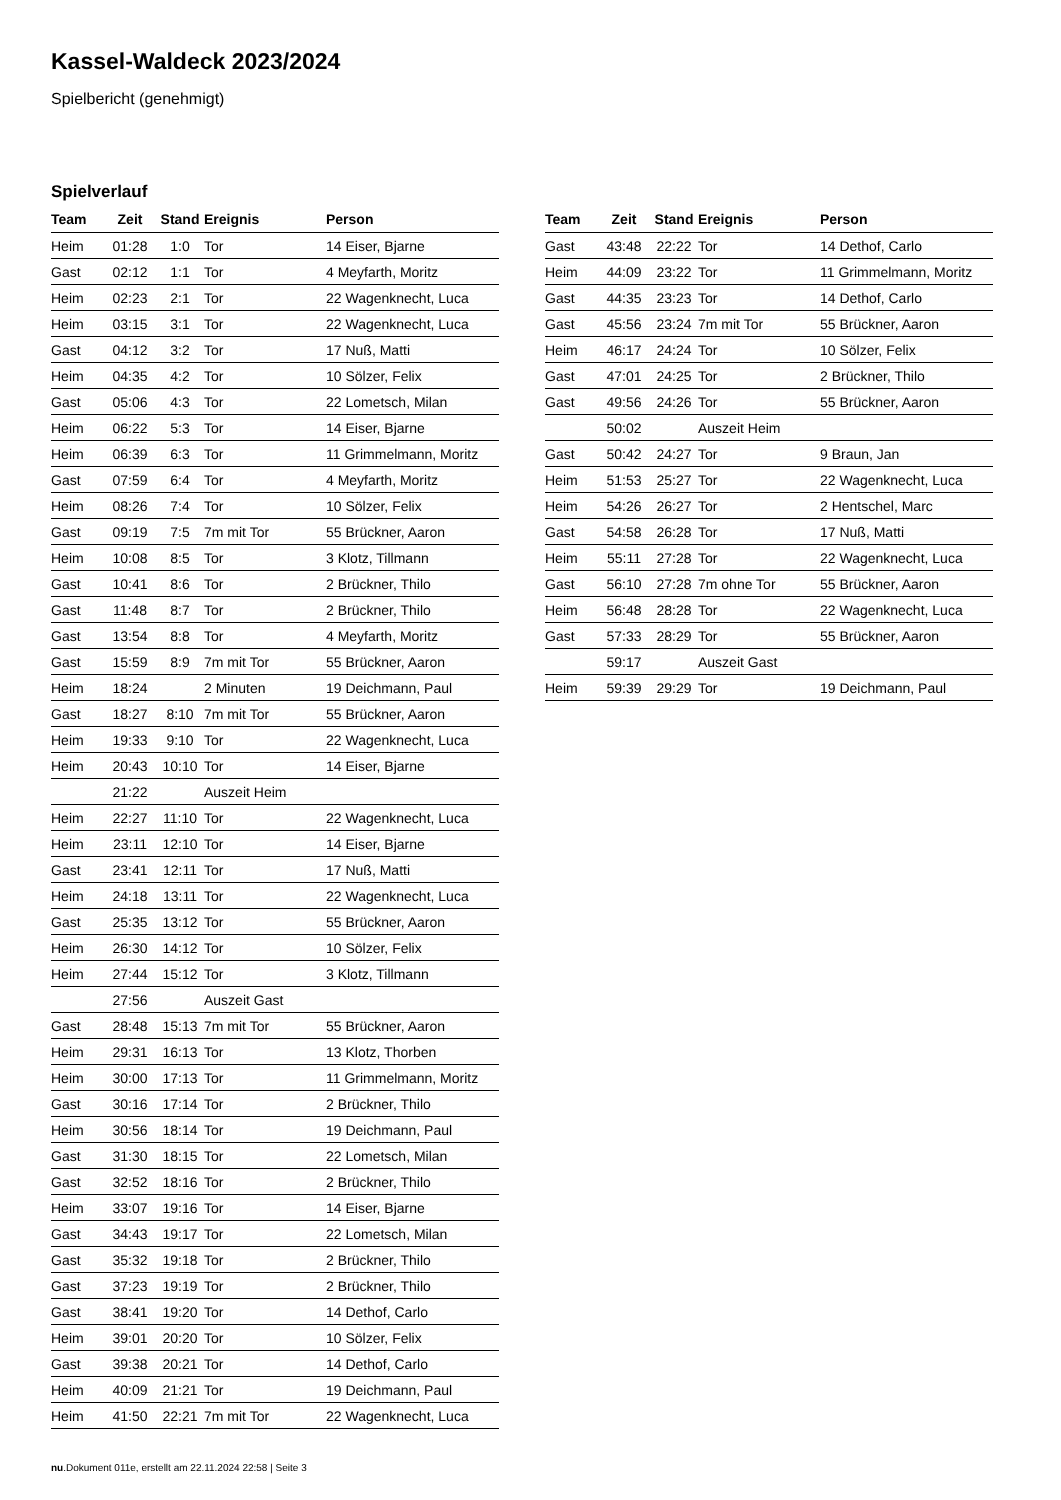Kassel-Waldeck 2023/2024
Spielbericht (genehmigt)
Spielverlauf
| Team | Zeit | Stand | Ereignis | Person |
| --- | --- | --- | --- | --- |
| Heim | 01:28 | 1:0 | Tor | 14 Eiser, Bjarne |
| Gast | 02:12 | 1:1 | Tor | 4 Meyfarth, Moritz |
| Heim | 02:23 | 2:1 | Tor | 22 Wagenknecht, Luca |
| Heim | 03:15 | 3:1 | Tor | 22 Wagenknecht, Luca |
| Gast | 04:12 | 3:2 | Tor | 17 Nuß, Matti |
| Heim | 04:35 | 4:2 | Tor | 10 Sölzer, Felix |
| Gast | 05:06 | 4:3 | Tor | 22 Lometsch, Milan |
| Heim | 06:22 | 5:3 | Tor | 14 Eiser, Bjarne |
| Heim | 06:39 | 6:3 | Tor | 11 Grimmelmann, Moritz |
| Gast | 07:59 | 6:4 | Tor | 4 Meyfarth, Moritz |
| Heim | 08:26 | 7:4 | Tor | 10 Sölzer, Felix |
| Gast | 09:19 | 7:5 | 7m mit Tor | 55 Brückner, Aaron |
| Heim | 10:08 | 8:5 | Tor | 3 Klotz, Tillmann |
| Gast | 10:41 | 8:6 | Tor | 2 Brückner, Thilo |
| Gast | 11:48 | 8:7 | Tor | 2 Brückner, Thilo |
| Gast | 13:54 | 8:8 | Tor | 4 Meyfarth, Moritz |
| Gast | 15:59 | 8:9 | 7m mit Tor | 55 Brückner, Aaron |
| Heim | 18:24 | | 2 Minuten | 19 Deichmann, Paul |
| Gast | 18:27 | 8:10 | 7m mit Tor | 55 Brückner, Aaron |
| Heim | 19:33 | 9:10 | Tor | 22 Wagenknecht, Luca |
| Heim | 20:43 | 10:10 | Tor | 14 Eiser, Bjarne |
| | 21:22 | | Auszeit Heim | |
| Heim | 22:27 | 11:10 | Tor | 22 Wagenknecht, Luca |
| Heim | 23:11 | 12:10 | Tor | 14 Eiser, Bjarne |
| Gast | 23:41 | 12:11 | Tor | 17 Nuß, Matti |
| Heim | 24:18 | 13:11 | Tor | 22 Wagenknecht, Luca |
| Gast | 25:35 | 13:12 | Tor | 55 Brückner, Aaron |
| Heim | 26:30 | 14:12 | Tor | 10 Sölzer, Felix |
| Heim | 27:44 | 15:12 | Tor | 3 Klotz, Tillmann |
| | 27:56 | | Auszeit Gast | |
| Gast | 28:48 | 15:13 | 7m mit Tor | 55 Brückner, Aaron |
| Heim | 29:31 | 16:13 | Tor | 13 Klotz, Thorben |
| Heim | 30:00 | 17:13 | Tor | 11 Grimmelmann, Moritz |
| Gast | 30:16 | 17:14 | Tor | 2 Brückner, Thilo |
| Heim | 30:56 | 18:14 | Tor | 19 Deichmann, Paul |
| Gast | 31:30 | 18:15 | Tor | 22 Lometsch, Milan |
| Gast | 32:52 | 18:16 | Tor | 2 Brückner, Thilo |
| Heim | 33:07 | 19:16 | Tor | 14 Eiser, Bjarne |
| Gast | 34:43 | 19:17 | Tor | 22 Lometsch, Milan |
| Gast | 35:32 | 19:18 | Tor | 2 Brückner, Thilo |
| Gast | 37:23 | 19:19 | Tor | 2 Brückner, Thilo |
| Gast | 38:41 | 19:20 | Tor | 14 Dethof, Carlo |
| Heim | 39:01 | 20:20 | Tor | 10 Sölzer, Felix |
| Gast | 39:38 | 20:21 | Tor | 14 Dethof, Carlo |
| Heim | 40:09 | 21:21 | Tor | 19 Deichmann, Paul |
| Heim | 41:50 | 22:21 | 7m mit Tor | 22 Wagenknecht, Luca |
| Team | Zeit | Stand | Ereignis | Person |
| --- | --- | --- | --- | --- |
| Gast | 43:48 | 22:22 | Tor | 14 Dethof, Carlo |
| Heim | 44:09 | 23:22 | Tor | 11 Grimmelmann, Moritz |
| Gast | 44:35 | 23:23 | Tor | 14 Dethof, Carlo |
| Gast | 45:56 | 23:24 | 7m mit Tor | 55 Brückner, Aaron |
| Heim | 46:17 | 24:24 | Tor | 10 Sölzer, Felix |
| Gast | 47:01 | 24:25 | Tor | 2 Brückner, Thilo |
| Gast | 49:56 | 24:26 | Tor | 55 Brückner, Aaron |
| | 50:02 | | Auszeit Heim | |
| Gast | 50:42 | 24:27 | Tor | 9 Braun, Jan |
| Heim | 51:53 | 25:27 | Tor | 22 Wagenknecht, Luca |
| Heim | 54:26 | 26:27 | Tor | 2 Hentschel, Marc |
| Gast | 54:58 | 26:28 | Tor | 17 Nuß, Matti |
| Heim | 55:11 | 27:28 | Tor | 22 Wagenknecht, Luca |
| Gast | 56:10 | 27:28 | 7m ohne Tor | 55 Brückner, Aaron |
| Heim | 56:48 | 28:28 | Tor | 22 Wagenknecht, Luca |
| Gast | 57:33 | 28:29 | Tor | 55 Brückner, Aaron |
| | 59:17 | | Auszeit Gast | |
| Heim | 59:39 | 29:29 | Tor | 19 Deichmann, Paul |
nu.Dokument 011e, erstellt am 22.11.2024 22:58 | Seite 3